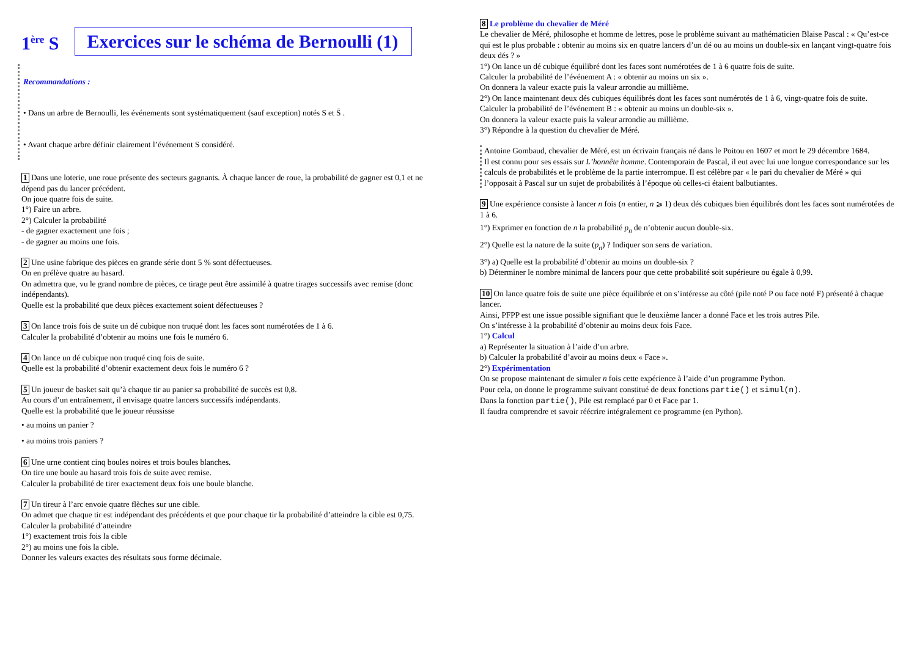1<sup>ère</sup> S
Exercices sur le schéma de Bernoulli (1)
Recommandations :
• Dans un arbre de Bernoulli, les événements sont systématiquement (sauf exception) notés S et S̄ .
• Avant chaque arbre définir clairement l’événement S considéré.
1 Dans une loterie, une roue présente des secteurs gagnants. À chaque lancer de roue, la probabilité de gagner est 0,1 et ne dépend pas du lancer précédent.
On joue quatre fois de suite.
1°) Faire un arbre.
2°) Calculer la probabilité
- de gagner exactement une fois ;
- de gagner au moins une fois.
2 Une usine fabrique des pièces en grande série dont 5 % sont défectueuses.
On en prélève quatre au hasard.
On admettra que, vu le grand nombre de pièces, ce tirage peut être assimilé à quatre tirages successifs avec remise (donc indépendants).
Quelle est la probabilité que deux pièces exactement soient défectueuses ?
3 On lance trois fois de suite un dé cubique non truqué dont les faces sont numérotées de 1 à 6.
Calculer la probabilité d’obtenir au moins une fois le numéro 6.
4 On lance un dé cubique non truqué cinq fois de suite.
Quelle est la probabilité d’obtenir exactement deux fois le numéro 6 ?
5 Un joueur de basket sait qu’à chaque tir au panier sa probabilité de succès est 0,8.
Au cours d’un entraînement, il envisage quatre lancers successifs indépendants.
Quelle est la probabilité que le joueur réussisse
• au moins un panier ?
• au moins trois paniers ?
6 Une urne contient cinq boules noires et trois boules blanches.
On tire une boule au hasard trois fois de suite avec remise.
Calculer la probabilité de tirer exactement deux fois une boule blanche.
7 Un tireur à l’arc envoie quatre flèches sur une cible.
On admet que chaque tir est indépendant des précédents et que pour chaque tir la probabilité d’atteindre la cible est 0,75.
Calculer la probabilité d’atteindre
1°) exactement trois fois la cible
2°) au moins une fois la cible.
Donner les valeurs exactes des résultats sous forme décimale.
8 Le problème du chevalier de Méré
Le chevalier de Méré, philosophe et homme de lettres, pose le problème suivant au mathématicien Blaise Pascal : « Qu’est-ce qui est le plus probable : obtenir au moins six en quatre lancers d’un dé ou au moins un double-six en lançant vingt-quatre fois deux dés ? »
1°) On lance un dé cubique équilibré dont les faces sont numérotées de 1 à 6 quatre fois de suite.
Calculer la probabilité de l’événement A : « obtenir au moins un six ».
On donnera la valeur exacte puis la valeur arrondie au millième.
2°) On lance maintenant deux dés cubiques équilibrés dont les faces sont numérotés de 1 à 6, vingt-quatre fois de suite.
Calculer la probabilité de l’événement B : « obtenir au moins un double-six ».
On donnera la valeur exacte puis la valeur arrondie au millième.
3°) Répondre à la question du chevalier de Méré.
Antoine Gombaud, chevalier de Méré, est un écrivain français né dans le Poitou en 1607 et mort le 29 décembre 1684.
Il est connu pour ses essais sur L’honnête homme. Contemporain de Pascal, il eut avec lui une longue correspondance sur les calculs de probabilités et le problème de la partie interrompue. Il est célèbre par « le pari du chevalier de Méré » qui l’opposait à Pascal sur un sujet de probabilités à l’époque où celles-ci étaient balbutiantes.
9 Une expérience consiste à lancer n fois (n entier, n ⩾ 1) deux dés cubiques bien équilibrés dont les faces sont numérotées de 1 à 6.
1°) Exprimer en fonction de n la probabilité p<sub>n</sub> de n’obtenir aucun double-six.
2°) Quelle est la nature de la suite (p<sub>n</sub>) ? Indiquer son sens de variation.
3°) a) Quelle est la probabilité d’obtenir au moins un double-six ?
b) Déterminer le nombre minimal de lancers pour que cette probabilité soit supérieure ou égale à 0,99.
10 On lance quatre fois de suite une pièce équilibrée et on s’intéresse au côté (pile noté P ou face noté F) présenté à chaque lancer.
Ainsi, PFPP est une issue possible signifiant que le deuxième lancer a donné Face et les trois autres Pile.
On s’intéresse à la probabilité d’obtenir au moins deux fois Face.
1°) Calcul
a) Représenter la situation à l’aide d’un arbre.
b) Calculer la probabilité d’avoir au moins deux « Face ».
2°) Expérimentation
On se propose maintenant de simuler n fois cette expérience à l’aide d’un programme Python.
Pour cela, on donne le programme suivant constitué de deux fonctions partie() et simul(n).
Dans la fonction partie(), Pile est remplacé par 0 et Face par 1.
Il faudra comprendre et savoir réécrire intégralement ce programme (en Python).